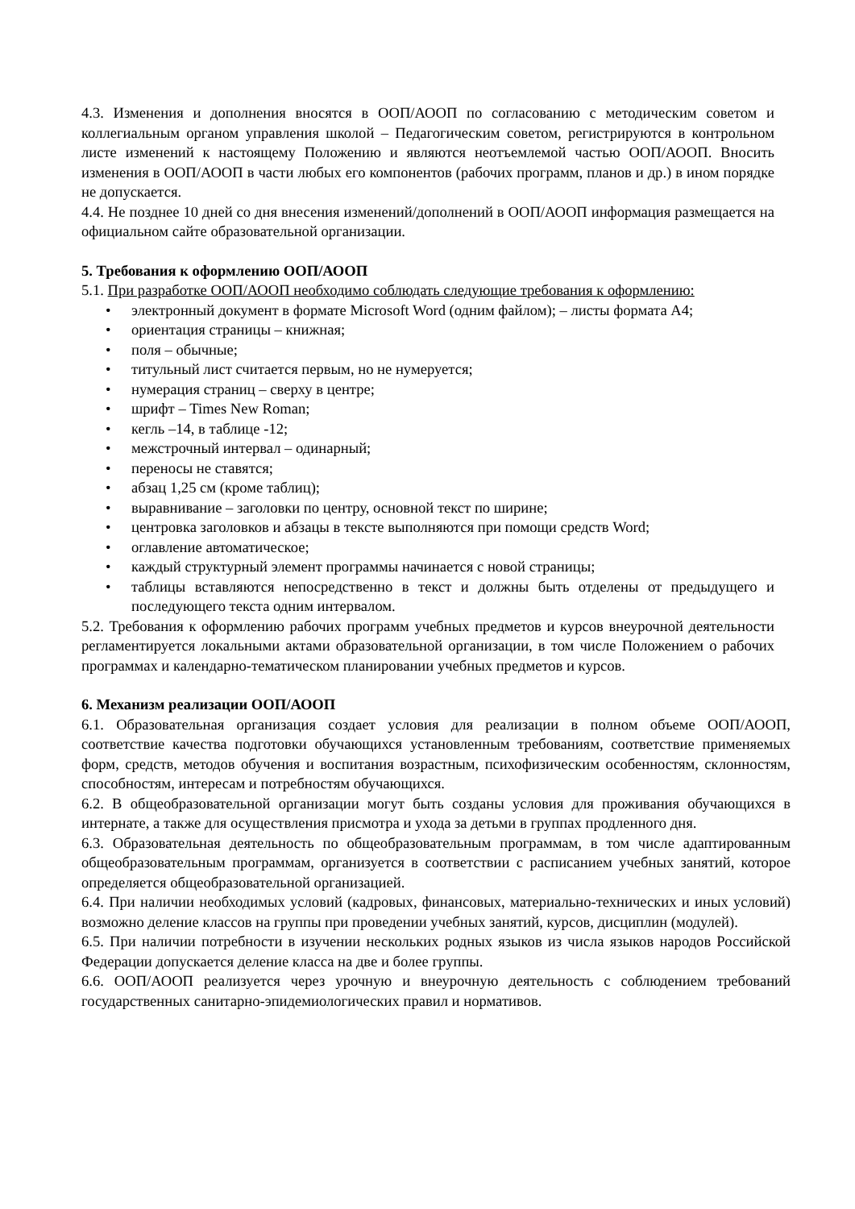4.3. Изменения и дополнения вносятся в ООП/АООП по согласованию с методическим советом и коллегиальным органом управления школой – Педагогическим советом, регистрируются в контрольном листе изменений к настоящему Положению и являются неотъемлемой частью ООП/АООП. Вносить изменения в ООП/АООП в части любых его компонентов (рабочих программ, планов и др.) в ином порядке не допускается.
4.4. Не позднее 10 дней со дня внесения изменений/дополнений в ООП/АООП информация размещается на официальном сайте образовательной организации.
5. Требования к оформлению ООП/АООП
5.1. При разработке ООП/АООП необходимо соблюдать следующие требования к оформлению:
• электронный документ в формате Microsoft Word (одним файлом); – листы формата А4;
• ориентация страницы – книжная;
• поля – обычные;
• титульный лист считается первым, но не нумеруется;
• нумерация страниц – сверху в центре;
• шрифт – Times New Roman;
• кегль –14, в таблице -12;
• межстрочный интервал – одинарный;
• переносы не ставятся;
• абзац 1,25 см (кроме таблиц);
• выравнивание – заголовки по центру, основной текст по ширине;
• центровка заголовков и абзацы в тексте выполняются при помощи средств Word;
• оглавление автоматическое;
• каждый структурный элемент программы начинается с новой страницы;
• таблицы вставляются непосредственно в текст и должны быть отделены от предыдущего и последующего текста одним интервалом.
5.2. Требования к оформлению рабочих программ учебных предметов и курсов внеурочной деятельности регламентируется локальными актами образовательной организации, в том числе Положением о рабочих программах и календарно-тематическом планировании учебных предметов и курсов.
6. Механизм реализации ООП/АООП
6.1. Образовательная организация создает условия для реализации в полном объеме ООП/АООП, соответствие качества подготовки обучающихся установленным требованиям, соответствие применяемых форм, средств, методов обучения и воспитания возрастным, психофизическим особенностям, склонностям, способностям, интересам и потребностям обучающихся.
6.2. В общеобразовательной организации могут быть созданы условия для проживания обучающихся в интернате, а также для осуществления присмотра и ухода за детьми в группах продленного дня.
6.3. Образовательная деятельность по общеобразовательным программам, в том числе адаптированным общеобразовательным программам, организуется в соответствии с расписанием учебных занятий, которое определяется общеобразовательной организацией.
6.4. При наличии необходимых условий (кадровых, финансовых, материально-технических и иных условий) возможно деление классов на группы при проведении учебных занятий, курсов, дисциплин (модулей).
6.5. При наличии потребности в изучении нескольких родных языков из числа языков народов Российской Федерации допускается деление класса на две и более группы.
6.6. ООП/АООП реализуется через урочную и внеурочную деятельность с соблюдением требований государственных санитарно-эпидемиологических правил и нормативов.